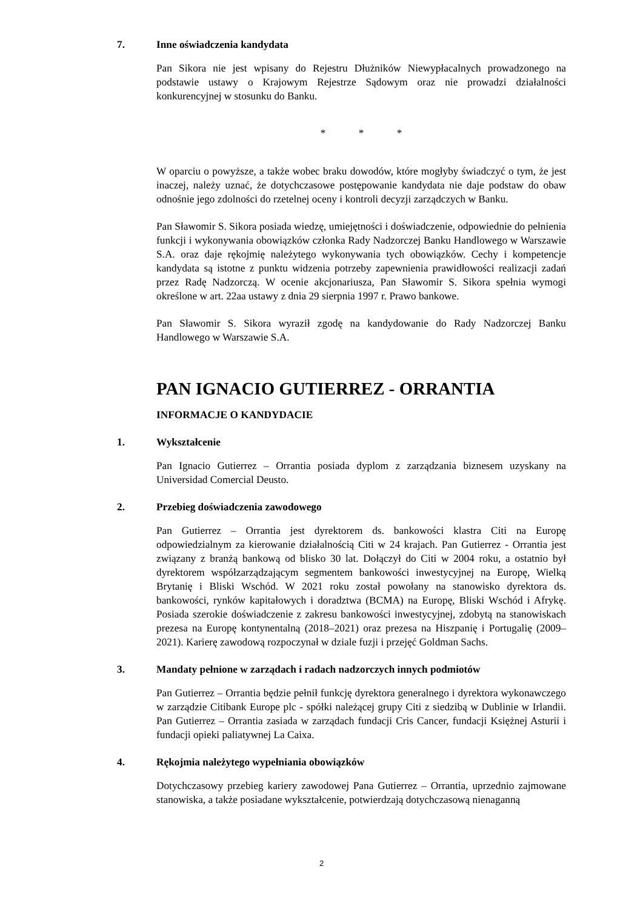7. Inne oświadczenia kandydata
Pan Sikora nie jest wpisany do Rejestru Dłużników Niewypłacalnych prowadzonego na podstawie ustawy o Krajowym Rejestrze Sądowym oraz nie prowadzi działalności konkurencyjnej w stosunku do Banku.
* * *
W oparciu o powyższe, a także wobec braku dowodów, które mogłyby świadczyć o tym, że jest inaczej, należy uznać, że dotychczasowe postępowanie kandydata nie daje podstaw do obaw odnośnie jego zdolności do rzetelnej oceny i kontroli decyzji zarządczych w Banku.
Pan Sławomir S. Sikora posiada wiedzę, umiejętności i doświadczenie, odpowiednie do pełnienia funkcji i wykonywania obowiązków członka Rady Nadzorczej Banku Handlowego w Warszawie S.A. oraz daje rękojmię należytego wykonywania tych obowiązków. Cechy i kompetencje kandydata są istotne z punktu widzenia potrzeby zapewnienia prawidłowości realizacji zadań przez Radę Nadzorczą. W ocenie akcjonariusza, Pan Sławomir S. Sikora spełnia wymogi określone w art. 22aa ustawy z dnia 29 sierpnia 1997 r. Prawo bankowe.
Pan Sławomir S. Sikora wyraził zgodę na kandydowanie do Rady Nadzorczej Banku Handlowego w Warszawie S.A.
PAN IGNACIO GUTIERREZ - ORRANTIA
INFORMACJE O KANDYDACIE
1. Wykształcenie
Pan Ignacio Gutierrez – Orrantia posiada dyplom z zarządzania biznesem uzyskany na Universidad Comercial Deusto.
2. Przebieg doświadczenia zawodowego
Pan Gutierrez – Orrantia jest dyrektorem ds. bankowości klastra Citi na Europę odpowiedzialnym za kierowanie działalnością Citi w 24 krajach. Pan Gutierrez - Orrantia jest związany z branżą bankową od blisko 30 lat. Dołączył do Citi w 2004 roku, a ostatnio był dyrektorem współzarządzającym segmentem bankowości inwestycyjnej na Europę, Wielką Brytanię i Bliski Wschód. W 2021 roku został powołany na stanowisko dyrektora ds. bankowości, rynków kapitałowych i doradztwa (BCMA) na Europę, Bliski Wschód i Afrykę. Posiada szerokie doświadczenie z zakresu bankowości inwestycyjnej, zdobytą na stanowiskach prezesa na Europę kontynentalną (2018–2021) oraz prezesa na Hiszpanię i Portugalię (2009–2021). Karierę zawodową rozpoczynał w dziale fuzji i przejęć Goldman Sachs.
3. Mandaty pełnione w zarządach i radach nadzorczych innych podmiotów
Pan Gutierrez – Orrantia będzie pełnił funkcję dyrektora generalnego i dyrektora wykonawczego w zarządzie Citibank Europe plc - spółki należącej grupy Citi z siedzibą w Dublinie w Irlandii. Pan Gutierrez – Orrantia zasiada w zarządach fundacji Cris Cancer, fundacji Księżnej Asturii i fundacji opieki paliatywnej La Caixa.
4. Rękojmia należytego wypełniania obowiązków
Dotychczasowy przebieg kariery zawodowej Pana Gutierrez – Orrantia, uprzednio zajmowane stanowiska, a także posiadane wykształcenie, potwierdzają dotychczasową nienaganną
2